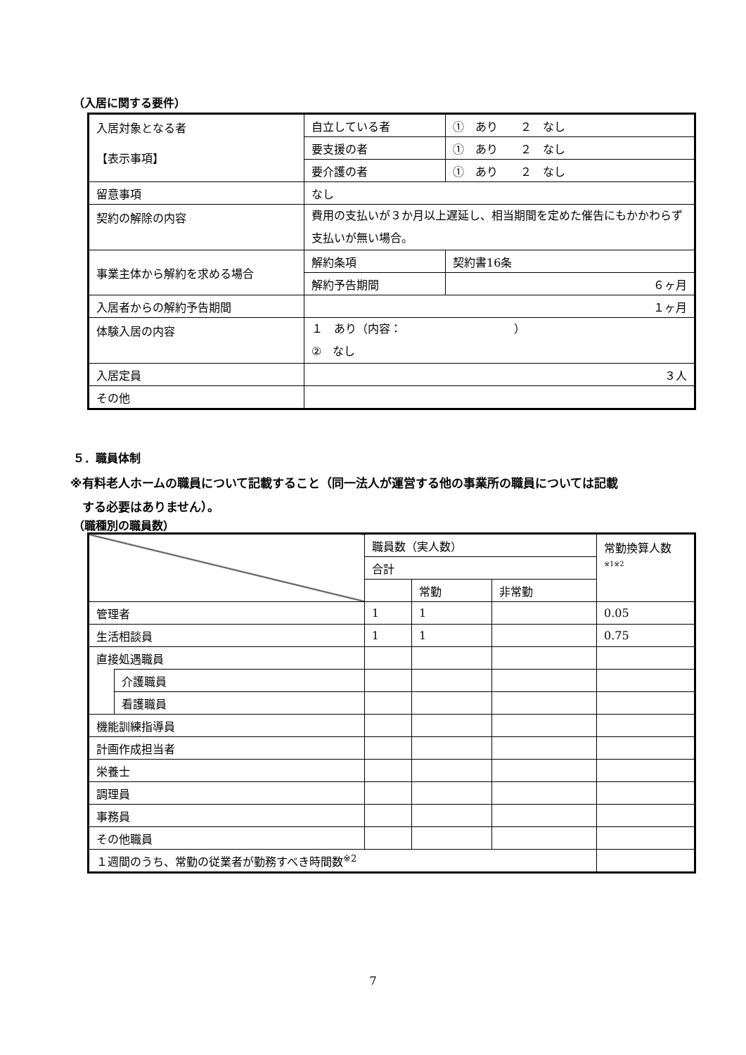（入居に関する要件）
| 入居対象となる者 【表示事項】 | 自立している者 | ① あり ２ なし |
| | 要支援の者 | ① あり ２ なし |
| | 要介護の者 | ① あり ２ なし |
| 留意事項 | なし | |
| 契約の解除の内容 | 費用の支払いが３か月以上遅延し、相当期間を定めた催告にもかかわらず支払いが無い場合。 | |
| 事業主体から解約を求める場合 | 解約条項 | 契約書16条 |
| | 解約予告期間 | ６ヶ月 |
| 入居者からの解約予告期間 | １ヶ月 | |
| 体験入居の内容 | １ あり（内容： ） ② なし | |
| 入居定員 | ３人 | |
| その他 | | |
５．職員体制
※有料老人ホームの職員について記載すること（同一法人が運営する他の事業所の職員については記載
　する必要はありません）。
（職種別の職員数）
| | | 職員数（実人数） | | | 常勤換算人数 ※1※2 |
| | | 合計 | | | |
| | | | 常勤 | 非常勤 | |
| 管理者 | | 1 | 1 | | 0.05 |
| 生活相談員 | | 1 | 1 | | 0.75 |
| 直接処遇職員 | | | | | |
| | 介護職員 | | | | |
| | 看護職員 | | | | |
| 機能訓練指導員 | | | | | |
| 計画作成担当者 | | | | | |
| 栄養士 | | | | | |
| 調理員 | | | | | |
| 事務員 | | | | | |
| その他職員 | | | | | |
| １週間のうち、常勤の従業者が勤務すべき時間数<sup>※2</sup> | | | | | |
7